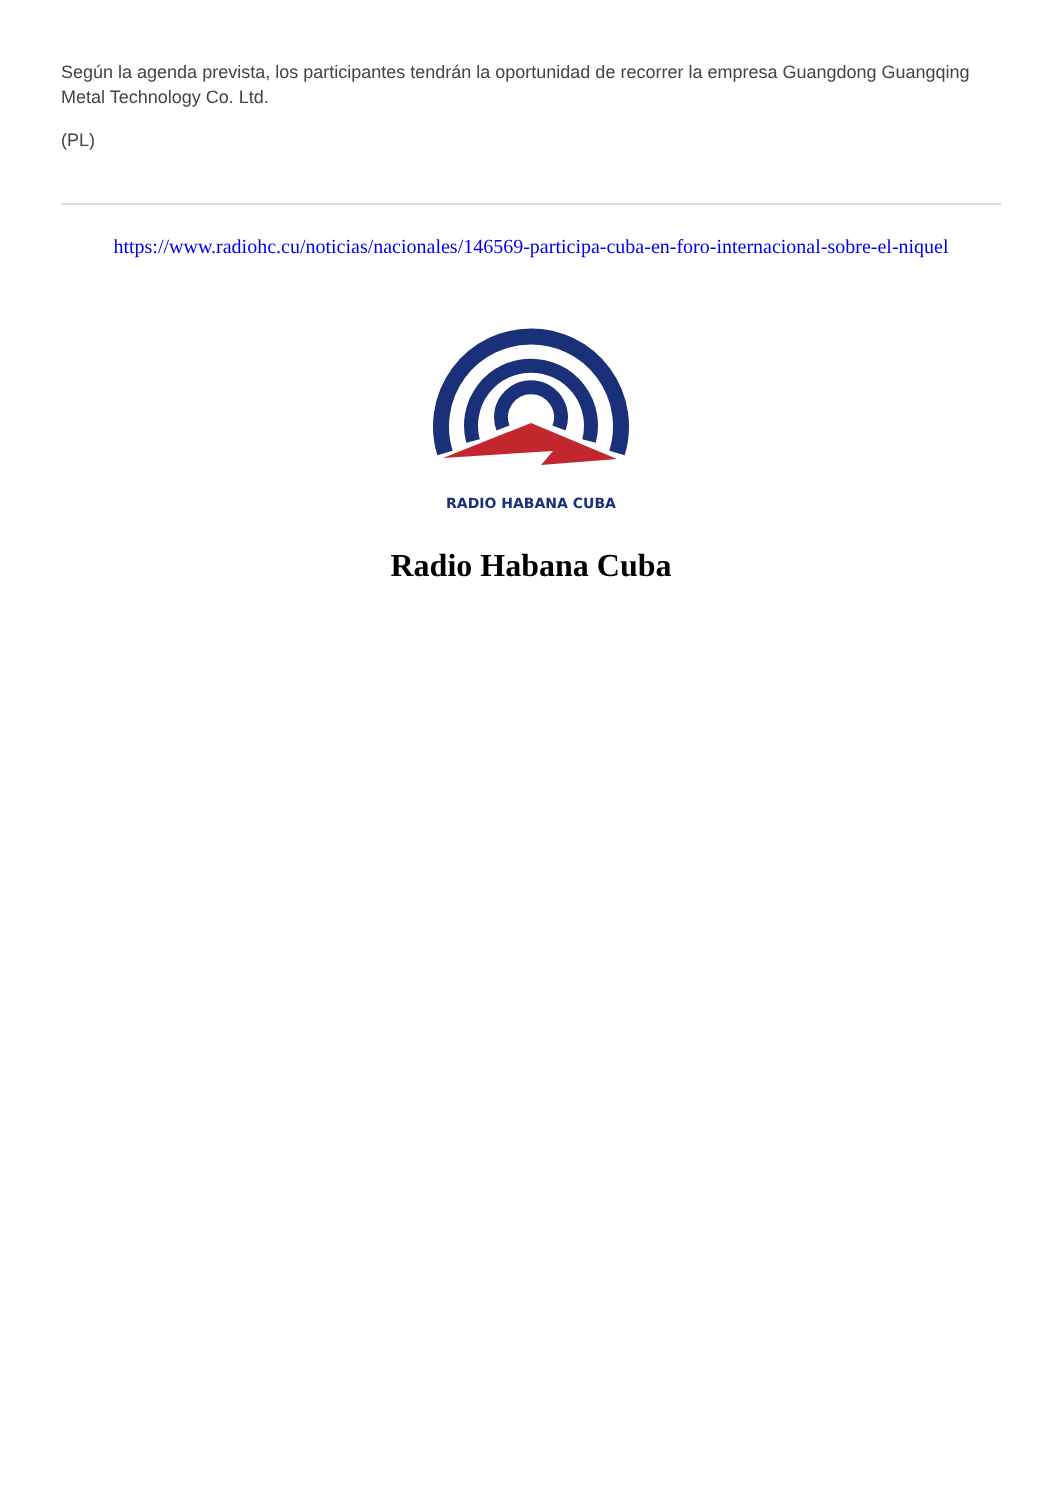Según la agenda prevista, los participantes tendrán la oportunidad de recorrer la empresa Guangdong Guangqing Metal Technology Co. Ltd.
(PL)
https://www.radiohc.cu/noticias/nacionales/146569-participa-cuba-en-foro-internacional-sobre-el-niquel
RADIO HABANA CUBA
Radio Habana Cuba